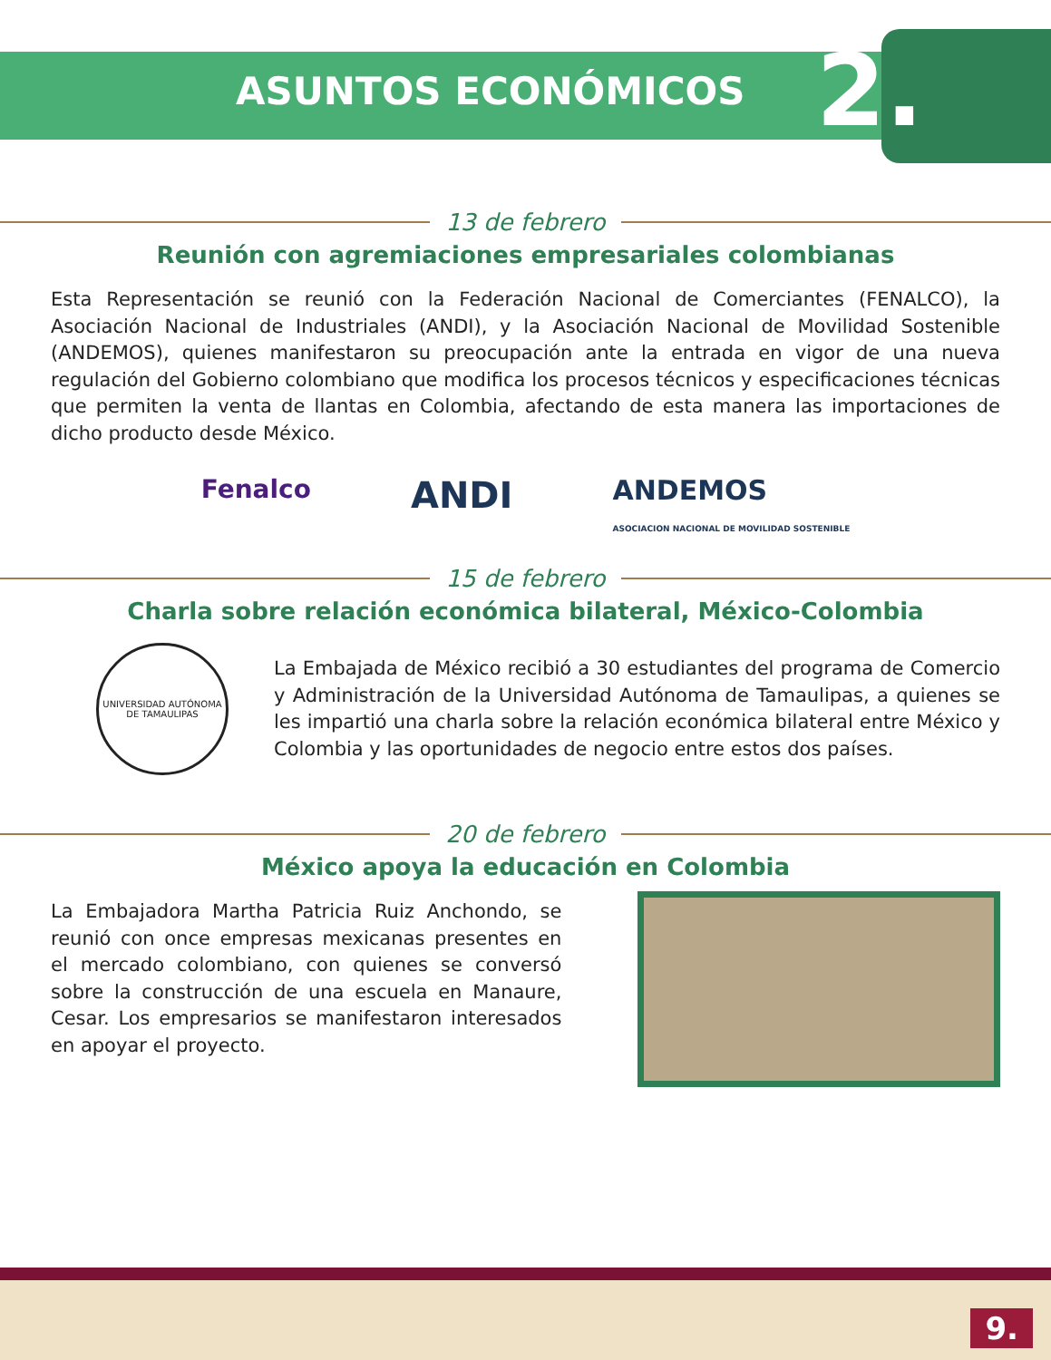ASUNTOS ECONÓMICOS
2.
13 de febrero
Reunión con agremiaciones empresariales colombianas
Esta Representación se reunió con la Federación Nacional de Comerciantes (FENALCO), la Asociación Nacional de Industriales (ANDI), y la Asociación Nacional de Movilidad Sostenible (ANDEMOS), quienes manifestaron su preocupación ante la entrada en vigor de una nueva regulación del Gobierno colombiano que modifica los procesos técnicos y especificaciones técnicas que permiten la venta de llantas en Colombia, afectando de esta manera las importaciones de dicho producto desde México.
Fenalco ANDI ANDEMOS
ASOCIACION NACIONAL DE MOVILIDAD SOSTENIBLE
15 de febrero
Charla sobre relación económica bilateral, México-Colombia
UNIVERSIDAD AUTÓNOMA DE TAMAULIPAS
La Embajada de México recibió a 30 estudiantes del programa de Comercio y Administración de la Universidad Autónoma de Tamaulipas, a quienes se les impartió una charla sobre la relación económica bilateral entre México y Colombia y las oportunidades de negocio entre estos dos países.
20 de febrero
México apoya la educación en Colombia
La Embajadora Martha Patricia Ruiz Anchondo, se reunió con once empresas mexicanas presentes en el mercado colombiano, con quienes se conversó sobre la construcción de una escuela en Manaure, Cesar. Los empresarios se manifestaron interesados en apoyar el proyecto.
9.